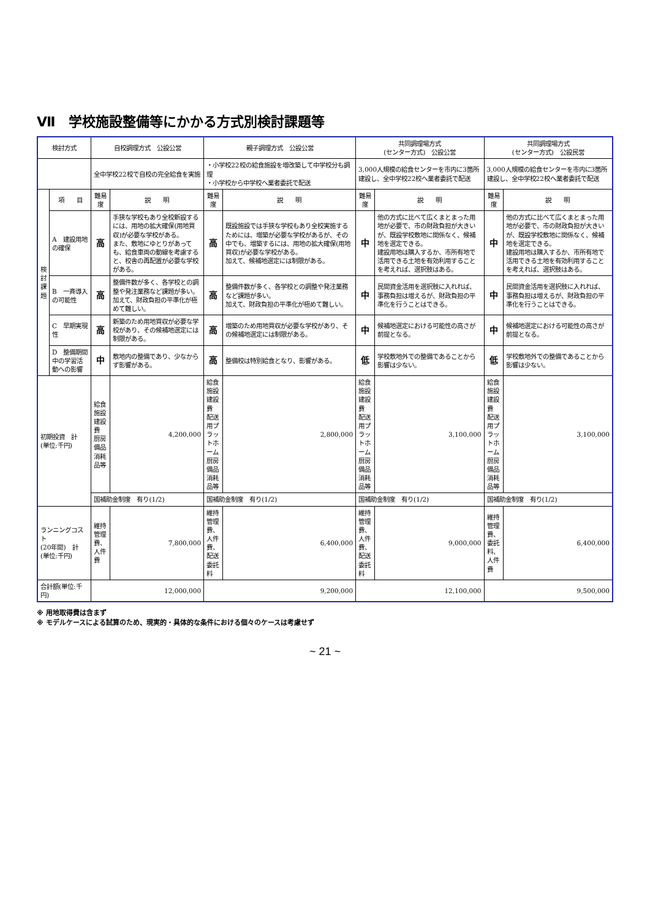Ⅶ　学校施設整備等にかかる方式別検討課題等
| 検討方式 | | 自校調理方式 公設公営 | | 親子調理方式 公設公営 | | 共同調理場方式 (センター方式) 公設公営 | | 共同調理場方式 (センター方式) 公設民営 | |
| --- | --- | --- | --- | --- | --- | --- | --- | --- | --- |
| | | 全中学校22校で自校の完全給食を実施 | | ・小学校22校の給食施設を増改築して中学校分も調理 ・小学校から中学校へ業者委託で配送 | | 3,000人規模の給食センターを市内に3箇所建設し、全中学校22校へ業者委託で配送 | | 3,000人規模の給食センターを市内に3箇所建設し、全中学校22校へ業者委託で配送 | |
| 検 討 課 題 | 項 目 | 難易度 | 説 明 | 難易度 | 説 明 | 難易度 | 説 明 | 難易度 | 説 明 |
| | A 建設用地の確保 | 高 | 手狭な学校もあり全校新設するには、用地の拡大確保(用地買収)が必要な学校がある。 また、敷地にゆとりがあっても、給食車両の動線を考慮すると、校舎の再配置が必要な学校がある。 | 高 | 既設施設では手狭な学校もあり全校実施するためには、増築が必要な学校があるが、その中でも、増築するには、用地の拡大確保(用地買収)が必要な学校がある。 加えて、候補地選定には制限がある。 | 中 | 他の方式に比べて広くまとまった用地が必要で、市の財政負担が大きいが、既設学校敷地に関係なく、候補地を選定できる。 建設用地は購入するか、市所有地で活用できる土地を有効利用することを考えれば、選択肢はある。 | 中 | 他の方式に比べて広くまとまった用地が必要で、市の財政負担が大きいが、既設学校敷地に関係なく、候補地を選定できる。 建設用地は購入するか、市所有地で活用できる土地を有効利用することを考えれば、選択肢はある。 |
| | B 一斉導入の可能性 | 高 | 整備件数が多く、各学校との調整や発注業務など課題が多い。 加えて、財政負担の平準化が極めて難しい。 | 高 | 整備件数が多く、各学校との調整や発注業務など課題が多い。 加えて、財政負担の平準化が極めて難しい。 | 中 | 民間資金活用を選択肢に入れれば、事務負担は増えるが、財政負担の平準化を行うことはできる。 | 中 | 民間資金活用を選択肢に入れれば、事務負担は増えるが、財政負担の平準化を行うことはできる。 |
| | C 早期実現性 | 高 | 新築のため用地買収が必要な学校があり、その候補地選定には制限がある。 | 高 | 増築のため用地買収が必要な学校があり、その候補地選定には制限がある。 | 中 | 候補地選定における可能性の高さが前提となる。 | 中 | 候補地選定における可能性の高さが前提となる。 |
| | D 整備期間中の学習活動への影響 | 中 | 敷地内の整備であり、少なからず影響がある。 | 高 | 整備校は特別給食となり、影響がある。 | 低 | 学校敷地外での整備であることから影響は少ない。 | 低 | 学校敷地外での整備であることから影響は少ない。 |
| 初期投資 計 (単位:千円) | | 給食施設建設費 厨房備品消耗品等 | 4,200,000 | 給食施設建設費 配送用プラットホーム 厨房備品消耗品等 | 2,800,000 | 給食施設建設費 配送用プラットホーム 厨房備品消耗品等 | 3,100,000 | 給食施設建設費 配送用プラットホーム 厨房備品消耗品等 | 3,100,000 |
| | | 国補助金制度 有り(1/2) | | 国補助金制度 有り(1/2) | | 国補助金制度 有り(1/2) | | 国補助金制度 有り(1/2) | |
| ランニングコスト (20年間) 計 (単位:千円) | | 維持管理費、人件費 | 7,800,000 | 維持管理費、人件費、配送委託料 | 6,400,000 | 維持管理費、人件費、配送委託料 | 9,000,000 | 維持管理費、委託料、人件費 | 6,400,000 |
| 合計額(単位:千円) | | 12,000,000 | | 9,200,000 | | 12,100,000 | | 9,500,000 | |
※ 用地取得費は含まず
※ モデルケースによる試算のため、現実的・具体的な条件における個々のケースは考慮せず
~ 21 ~